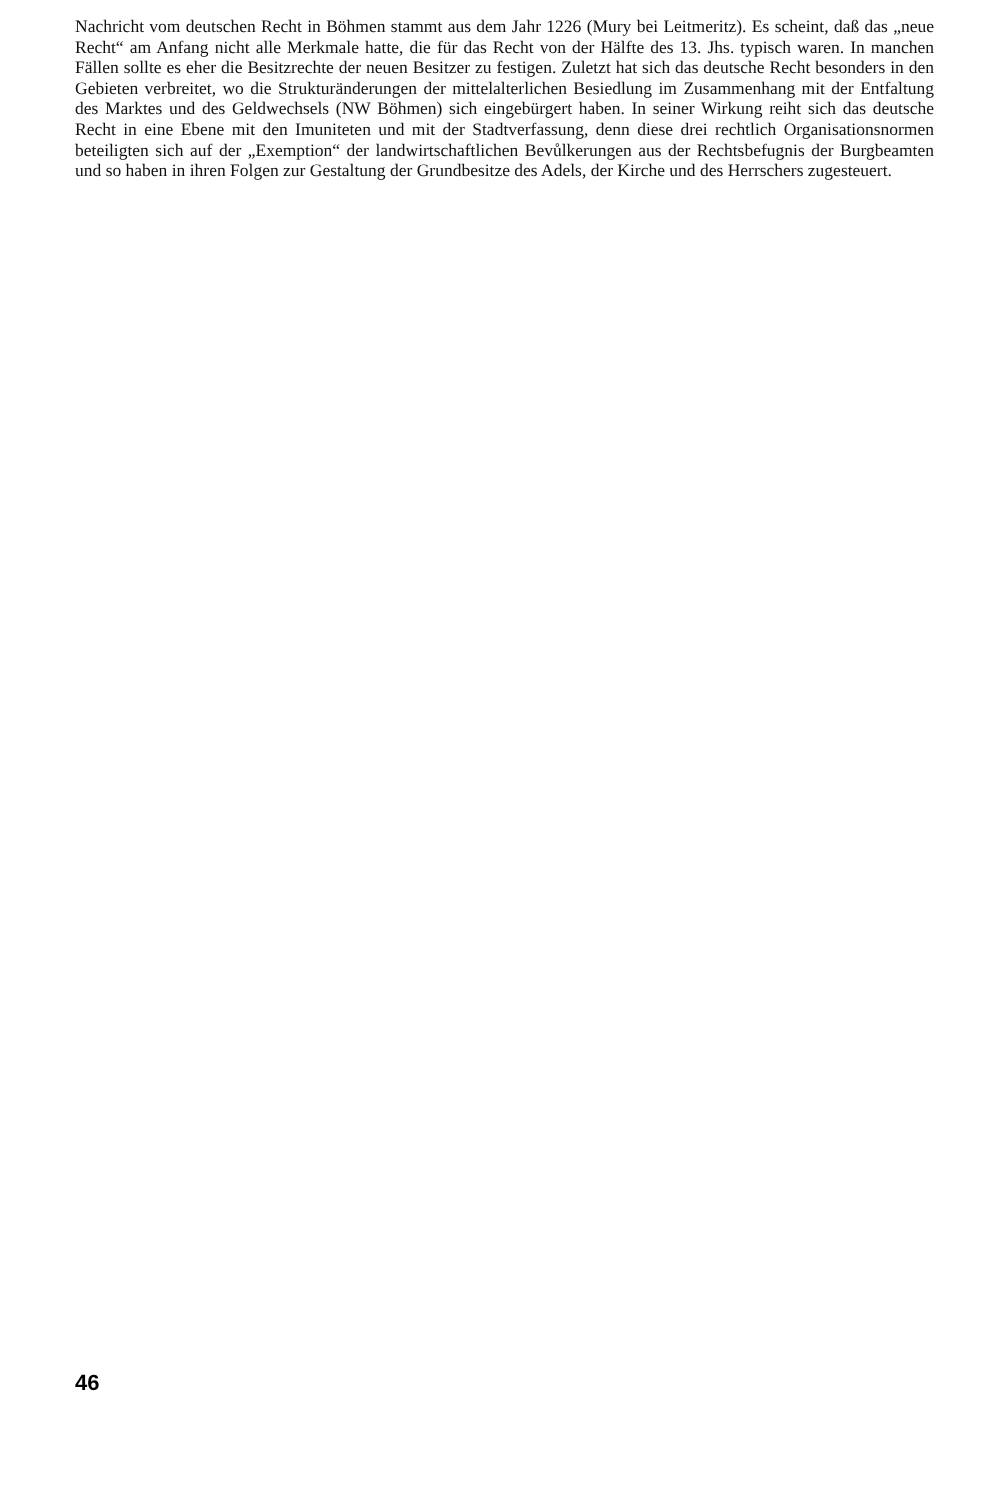Nachricht vom deutschen Recht in Böhmen stammt aus dem Jahr 1226 (Mury bei Leitmeritz). Es scheint, daß das „neue Recht“ am Anfang nicht alle Merkmale hatte, die für das Recht von der Hälfte des 13. Jhs. typisch waren. In manchen Fällen sollte es eher die Besitzrechte der neuen Besitzer zu festigen. Zuletzt hat sich das deutsche Recht besonders in den Gebieten verbreitet, wo die Strukturänderungen der mittelalterlichen Besiedlung im Zusammenhang mit der Entfaltung des Marktes und des Geldwechsels (NW Böhmen) sich eingebürgert haben. In seiner Wirkung reiht sich das deutsche Recht in eine Ebene mit den Imuniteten und mit der Stadtverfassung, denn diese drei rechtlich Organisationsnormen beteiligten sich auf der „Exemption“ der landwirtschaftlichen Bevůlkerungen aus der Rechtsbefugnis der Burgbeamten und so haben in ihren Folgen zur Gestaltung der Grundbesitze des Adels, der Kirche und des Herrschers zugesteuert.
46